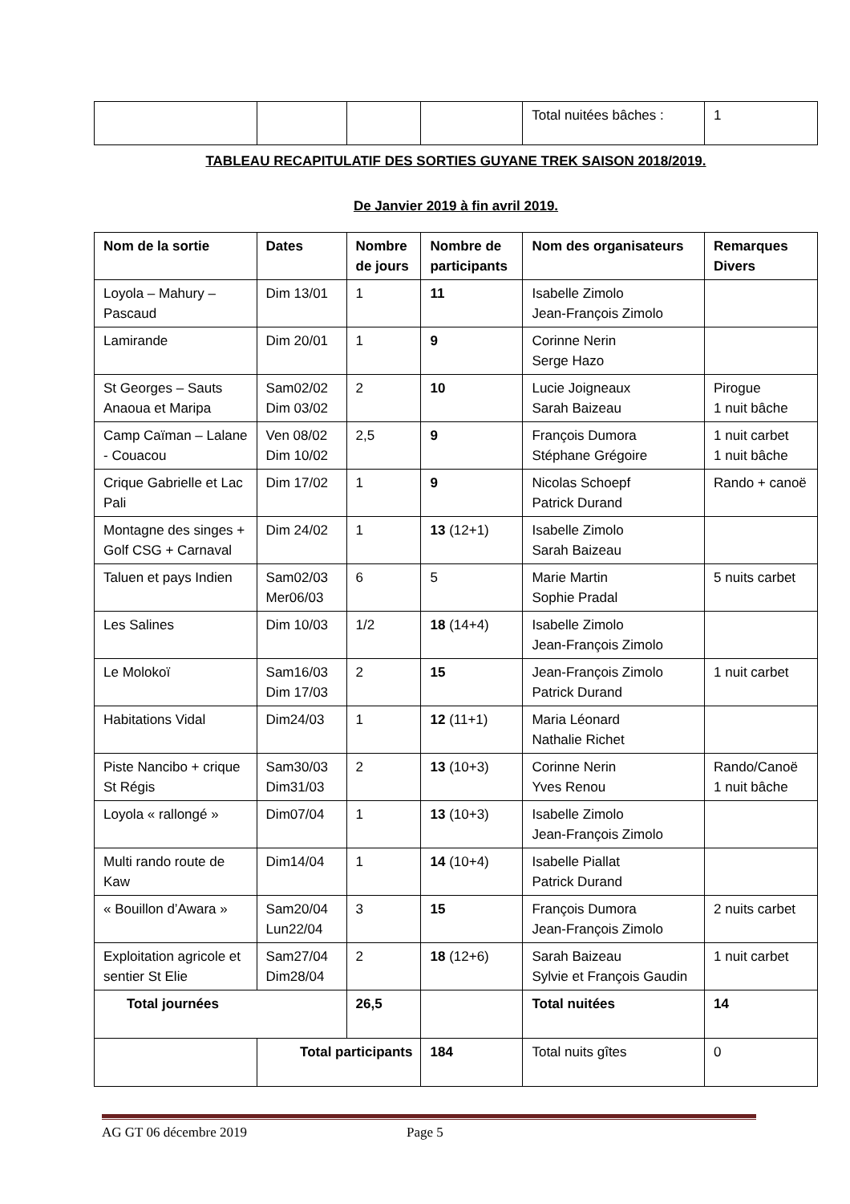| | | | | Total nuitées bâches : | 1 |
TABLEAU RECAPITULATIF DES SORTIES GUYANE TREK SAISON 2018/2019.
De Janvier 2019 à fin avril 2019.
| Nom de la sortie | Dates | Nombre de jours | Nombre de participants | Nom des organisateurs | Remarques Divers |
| --- | --- | --- | --- | --- | --- |
| Loyola – Mahury – Pascaud | Dim 13/01 | 1 | 11 | Isabelle Zimolo Jean-François Zimolo | |
| Lamirande | Dim 20/01 | 1 | 9 | Corinne Nerin Serge Hazo | |
| St Georges – Sauts Anaoua et Maripa | Sam02/02 Dim 03/02 | 2 | 10 | Lucie Joigneaux Sarah Baizeau | Pirogue 1 nuit bâche |
| Camp Caïman – Lalane - Couacou | Ven 08/02 Dim 10/02 | 2,5 | 9 | François Dumora Stéphane Grégoire | 1 nuit carbet 1 nuit bâche |
| Crique Gabrielle et Lac Pali | Dim 17/02 | 1 | 9 | Nicolas Schoepf Patrick Durand | Rando + canoë |
| Montagne des singes + Golf CSG + Carnaval | Dim 24/02 | 1 | 13 (12+1) | Isabelle Zimolo Sarah Baizeau | |
| Taluen et pays Indien | Sam02/03 Mer06/03 | 6 | 5 | Marie Martin Sophie Pradal | 5 nuits carbet |
| Les Salines | Dim 10/03 | 1/2 | 18 (14+4) | Isabelle Zimolo Jean-François Zimolo | |
| Le Molokoï | Sam16/03 Dim 17/03 | 2 | 15 | Jean-François Zimolo Patrick Durand | 1 nuit carbet |
| Habitations Vidal | Dim24/03 | 1 | 12 (11+1) | Maria Léonard Nathalie Richet | |
| Piste Nancibo + crique St Régis | Sam30/03 Dim31/03 | 2 | 13 (10+3) | Corinne Nerin Yves Renou | Rando/Canoë 1 nuit bâche |
| Loyola « rallongé » | Dim07/04 | 1 | 13 (10+3) | Isabelle Zimolo Jean-François Zimolo | |
| Multi rando route de Kaw | Dim14/04 | 1 | 14 (10+4) | Isabelle Piallat Patrick Durand | |
| « Bouillon d’Awara » | Sam20/04 Lun22/04 | 3 | 15 | François Dumora Jean-François Zimolo | 2 nuits carbet |
| Exploitation agricole et sentier St Elie | Sam27/04 Dim28/04 | 2 | 18 (12+6) | Sarah Baizeau Sylvie et François Gaudin | 1 nuit carbet |
| Total journées | | 26,5 | | Total nuitées | 14 |
| | Total participants | | 184 | Total nuits gîtes | 0 |
AG GT 06 décembre 2019 Page 5